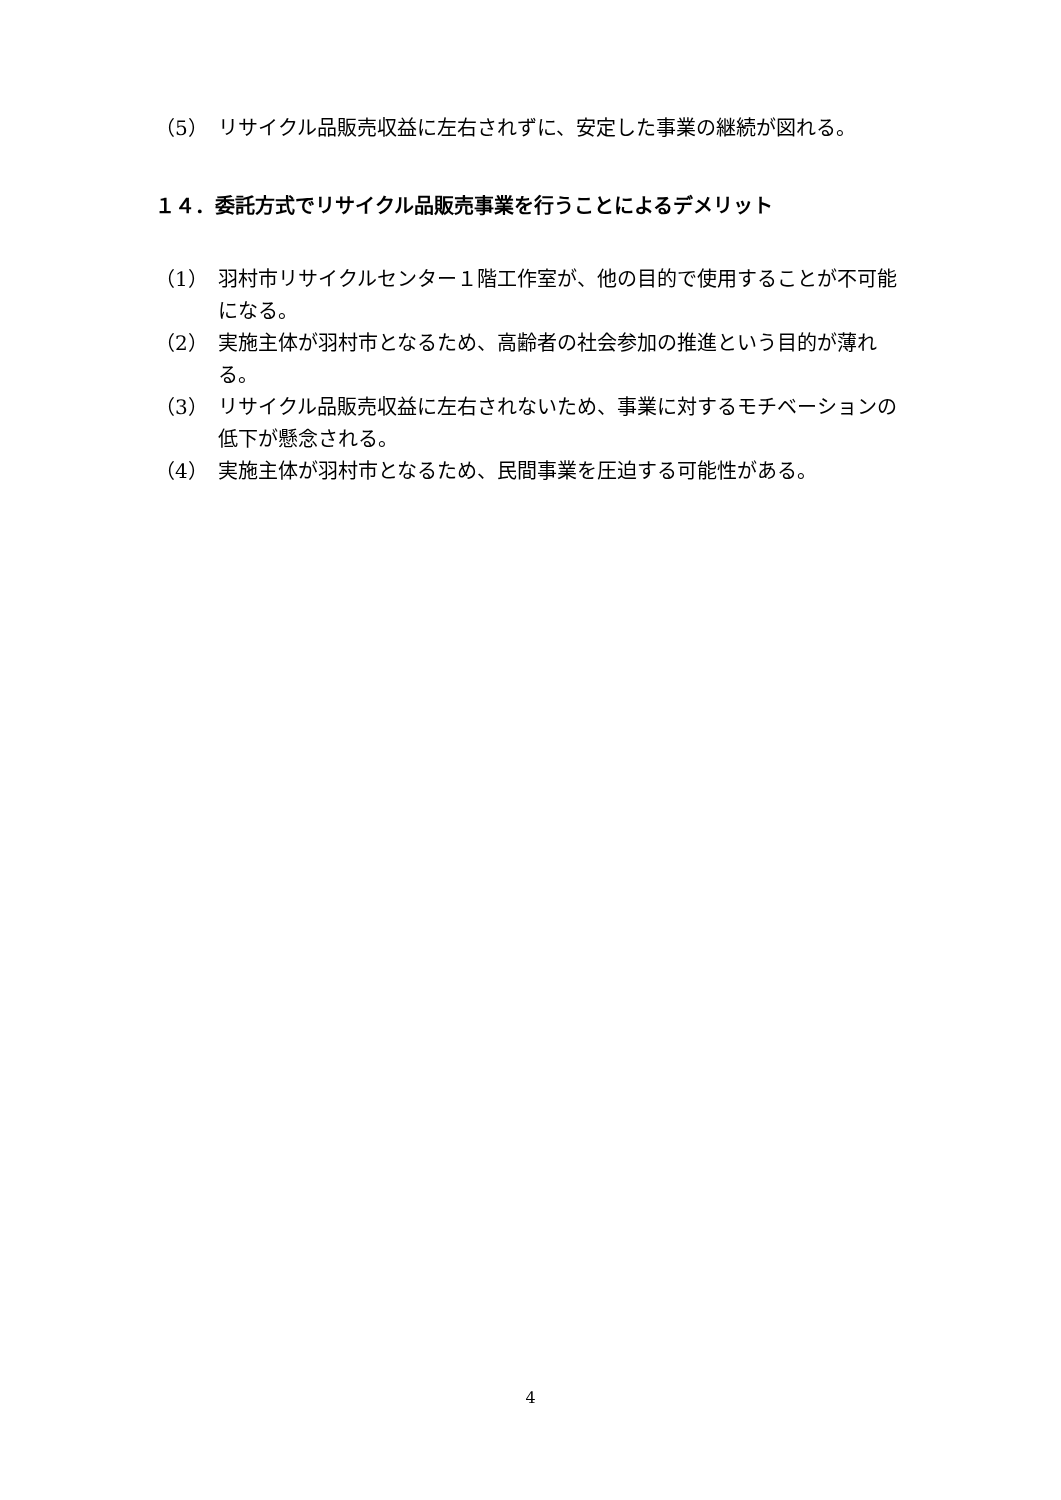（5） リサイクル品販売収益に左右されずに、安定した事業の継続が図れる。
１４．委託方式でリサイクル品販売事業を行うことによるデメリット
（1） 羽村市リサイクルセンター１階工作室が、他の目的で使用することが不可能になる。
（2） 実施主体が羽村市となるため、高齢者の社会参加の推進という目的が薄れる。
（3） リサイクル品販売収益に左右されないため、事業に対するモチベーションの低下が懸念される。
（4） 実施主体が羽村市となるため、民間事業を圧迫する可能性がある。
4